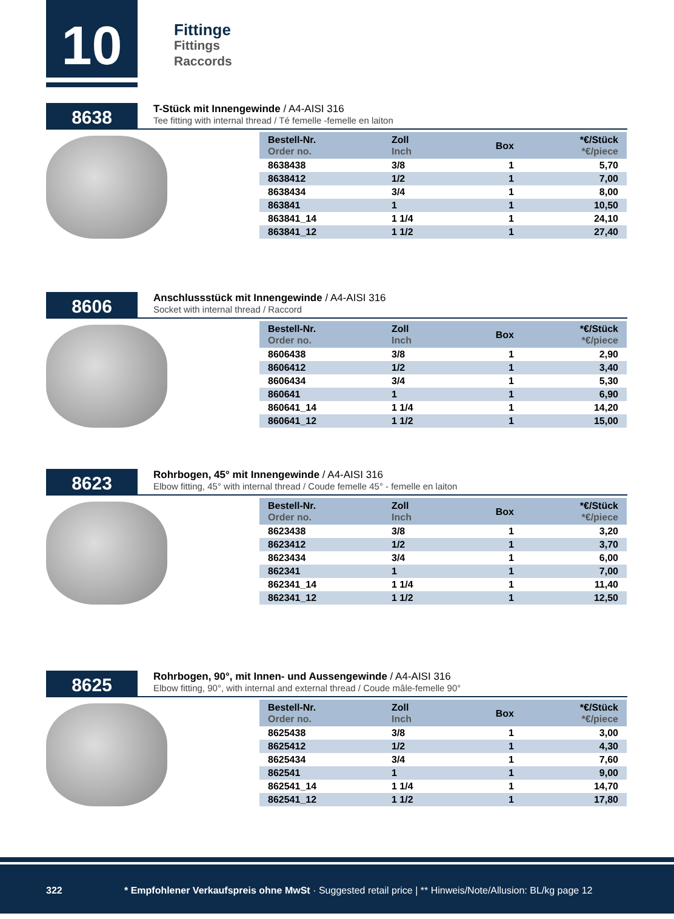10
Fittinge
Fittings
Raccords
8638
T-Stück mit Innengewinde / A4-AISI 316
Tee fitting with internal thread / Té femelle -femelle en laiton
| Bestell-Nr. Order no. | Zoll Inch | Box | *€/Stück *€/piece |
| --- | --- | --- | --- |
| 8638438 | 3/8 | 1 | 5,70 |
| 8638412 | 1/2 | 1 | 7,00 |
| 8638434 | 3/4 | 1 | 8,00 |
| 863841 | 1 | 1 | 10,50 |
| 863841_14 | 1 1/4 | 1 | 24,10 |
| 863841_12 | 1 1/2 | 1 | 27,40 |
8606
Anschlussstück mit Innengewinde / A4-AISI 316
Socket with internal thread / Raccord
| Bestell-Nr. Order no. | Zoll Inch | Box | *€/Stück *€/piece |
| --- | --- | --- | --- |
| 8606438 | 3/8 | 1 | 2,90 |
| 8606412 | 1/2 | 1 | 3,40 |
| 8606434 | 3/4 | 1 | 5,30 |
| 860641 | 1 | 1 | 6,90 |
| 860641_14 | 1 1/4 | 1 | 14,20 |
| 860641_12 | 1 1/2 | 1 | 15,00 |
8623
Rohrbogen, 45° mit Innengewinde / A4-AISI 316
Elbow fitting, 45° with internal thread / Coude femelle 45° - femelle en laiton
| Bestell-Nr. Order no. | Zoll Inch | Box | *€/Stück *€/piece |
| --- | --- | --- | --- |
| 8623438 | 3/8 | 1 | 3,20 |
| 8623412 | 1/2 | 1 | 3,70 |
| 8623434 | 3/4 | 1 | 6,00 |
| 862341 | 1 | 1 | 7,00 |
| 862341_14 | 1 1/4 | 1 | 11,40 |
| 862341_12 | 1 1/2 | 1 | 12,50 |
8625
Rohrbogen, 90°, mit Innen- und Aussengewinde / A4-AISI 316
Elbow fitting, 90°, with internal and external thread / Coude mâle-femelle 90°
| Bestell-Nr. Order no. | Zoll Inch | Box | *€/Stück *€/piece |
| --- | --- | --- | --- |
| 8625438 | 3/8 | 1 | 3,00 |
| 8625412 | 1/2 | 1 | 4,30 |
| 8625434 | 3/4 | 1 | 7,60 |
| 862541 | 1 | 1 | 9,00 |
| 862541_14 | 1 1/4 | 1 | 14,70 |
| 862541_12 | 1 1/2 | 1 | 17,80 |
322 * Empfohlener Verkaufspreis ohne MwSt · Suggested retail price | ** Hinweis/Note/Allusion: BL/kg page 12